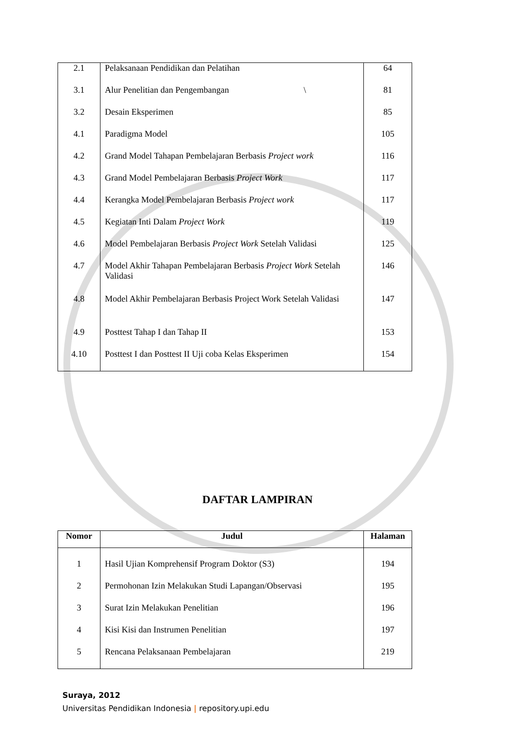| 2.1 | Pelaksanaan Pendidikan dan Pelatihan | 64 |
| 3.1 | Alur Penelitian dan Pengembangan \ | 81 |
| 3.2 | Desain Eksperimen | 85 |
| 4.1 | Paradigma Model | 105 |
| 4.2 | Grand Model Tahapan Pembelajaran Berbasis Project work | 116 |
| 4.3 | Grand Model Pembelajaran Berbasis Project Work | 117 |
| 4.4 | Kerangka Model Pembelajaran Berbasis Project work | 117 |
| 4.5 | Kegiatan Inti Dalam Project Work | 119 |
| 4.6 | Model Pembelajaran Berbasis Project Work Setelah Validasi | 125 |
| 4.7 | Model Akhir Tahapan Pembelajaran Berbasis Project Work Setelah Validasi | 146 |
| 4.8 | Model Akhir Pembelajaran Berbasis Project Work Setelah Validasi | 147 |
| 4.9 | Posttest Tahap I dan Tahap II | 153 |
| 4.10 | Posttest I dan Posttest II Uji coba Kelas Eksperimen | 154 |
DAFTAR LAMPIRAN
| Nomor | Judul | Halaman |
| --- | --- | --- |
| 1 | Hasil Ujian Komprehensif Program Doktor (S3) | 194 |
| 2 | Permohonan Izin Melakukan Studi Lapangan/Observasi | 195 |
| 3 | Surat Izin Melakukan Penelitian | 196 |
| 4 | Kisi Kisi dan Instrumen Penelitian | 197 |
| 5 | Rencana Pelaksanaan Pembelajaran | 219 |
Suraya, 2012
Universitas Pendidikan Indonesia | repository.upi.edu